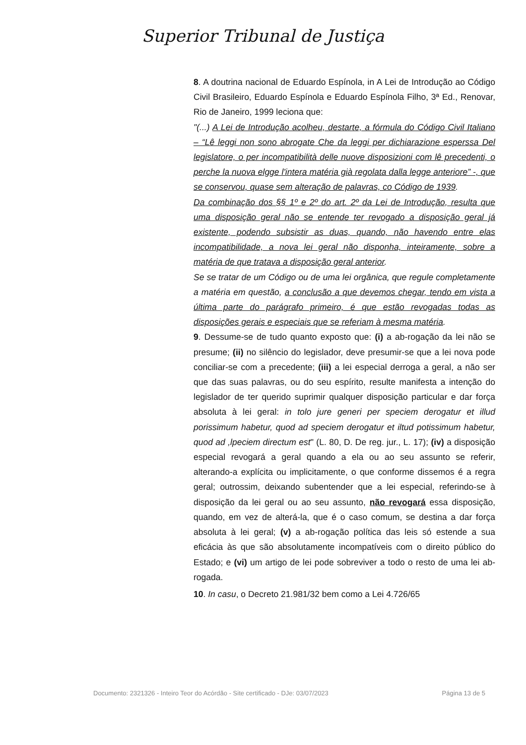Superior Tribunal de Justiça
8. A doutrina nacional de Eduardo Espínola, in A Lei de Introdução ao Código Civil Brasileiro, Eduardo Espínola e Eduardo Espínola Filho, 3ª Ed., Renovar, Rio de Janeiro, 1999 leciona que:
"(...) A Lei de Introdução acolheu, destarte, a fórmula do Código Civil Italiano – “Lê leggi non sono abrogate Che da leggi per dichiarazione esperssa Del legislatore, o per incompatibilità delle nuove disposizioni com lê precedenti, o perche la nuova elgge l'intera matéria già regolata dalla legge anteriore” -, que se conservou, quase sem alteração de palavras, co Código de 1939.
Da combinação dos §§ 1º e 2º do art. 2º da Lei de Introdução, resulta que uma disposição geral não se entende ter revogado a disposição geral já existente, podendo subsistir as duas, quando, não havendo entre elas incompatibilidade, a nova lei geral não disponha, inteiramente, sobre a matéria de que tratava a disposição geral anterior.
Se se tratar de um Código ou de uma lei orgânica, que regule completamente a matéria em questão, a conclusão a que devemos chegar, tendo em vista a última parte do parágrafo primeiro, é que estão revogadas todas as disposições gerais e especiais que se referiam à mesma matéria.
9. Dessume-se de tudo quanto exposto que: (i) a ab-rogação da lei não se presume; (ii) no silêncio do legislador, deve presumir-se que a lei nova pode conciliar-se com a precedente; (iii) a lei especial derroga a geral, a não ser que das suas palavras, ou do seu espírito, resulte manifesta a intenção do legislador de ter querido suprimir qualquer disposição particular e dar força absoluta à lei geral: in tolo jure generi per speciem derogatur et illud porissimum habetur, quod ad speciem derogatur et iltud potissimum habetur, quod ad ,lpeciem directum est" (L. 80, D. De reg. jur., L. 17); (iv) a disposição especial revogará a geral quando a ela ou ao seu assunto se referir, alterando-a explícita ou implicitamente, o que conforme dissemos é a regra geral; outrossim, deixando subentender que a lei especial, referindo-se à disposição da lei geral ou ao seu assunto, não revogará essa disposição, quando, em vez de alterá-la, que é o caso comum, se destina a dar força absoluta à lei geral; (v) a ab-rogação política das leis só estende a sua eficácia às que são absolutamente incompatíveis com o direito público do Estado; e (vi) um artigo de lei pode sobreviver a todo o resto de uma lei ab-rogada.
10. In casu, o Decreto 21.981/32 bem como a Lei 4.726/65
Documento: 2321326 - Inteiro Teor do Acórdão - Site certificado - DJe: 03/07/2023 Página 13 de 5